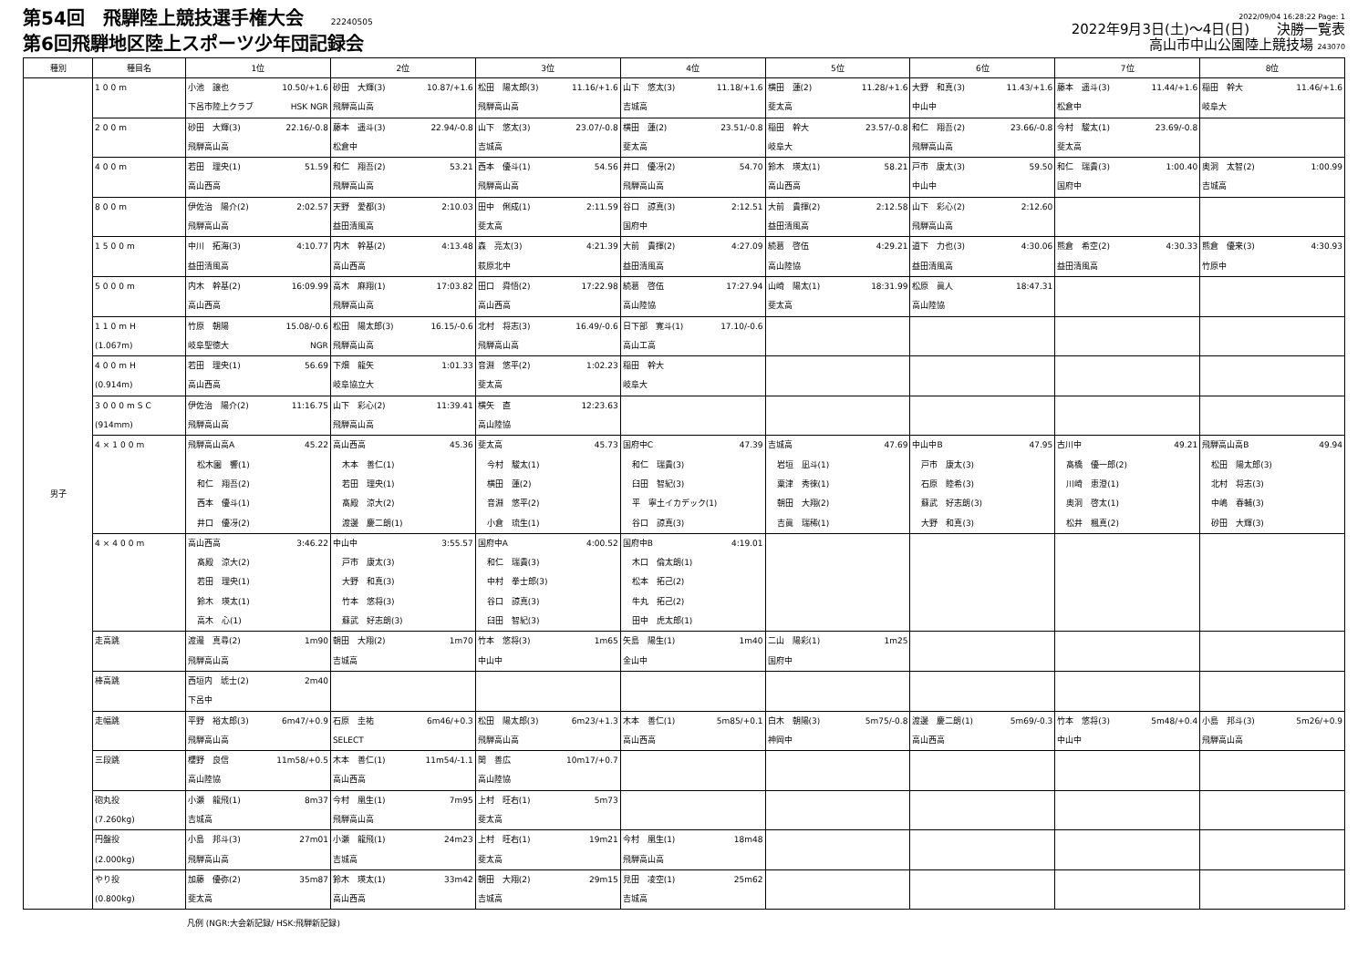第54回　飛騨陸上競技選手権大会 22240505
第6回飛騨地区陸上スポーツ少年団記録会
2022/09/04 16:28:22 Page: 1
2022年9月3日(土)～4日(日)　　決勝一覧表
高山市中山公園陸上競技場 243070
| 種別 | 種目名 | 1位 | 2位 | 3位 | 4位 | 5位 | 6位 | 7位 | 8位 |
| --- | --- | --- | --- | --- | --- | --- | --- | --- | --- |
| 男子 | 100m | 小池 譲也 10.50/+1.6 下呂市陸上クラブ HSK NGR | 砂田 大輝(3) 10.87/+1.6 飛騨高山高 | 松田 陽太郎(3) 11.16/+1.6 飛騨高山高 | 山下 悠太(3) 11.18/+1.6 吉城高 | 横田 蓮(2) 11.28/+1.6 斐太高 | 大野 和真(3) 11.43/+1.6 中山中 | 藤本 遥斗(3) 11.44/+1.6 松倉中 | 稲田 幹大 11.46/+1.6 岐阜大 |
| | 200m | 砂田 大輝(3) 22.16/-0.8 飛騨高山高 | 藤本 遥斗(3) 22.94/-0.8 松倉中 | 山下 悠太(3) 23.07/-0.8 吉城高 | 横田 蓮(2) 23.51/-0.8 斐太高 | 稲田 幹大 23.57/-0.8 岐阜大 | 和仁 翔吾(2) 23.66/-0.8 飛騨高山高 | 今村 駿太(1) 23.69/-0.8 斐太高 | |
| | 400m | 若田 理央(1) 51.59 高山西高 | 和仁 翔吾(2) 53.21 飛騨高山高 | 西本 優斗(1) 54.56 飛騨高山高 | 井口 優冴(2) 54.70 飛騨高山高 | 鈴木 瑛太(1) 58.21 高山西高 | 戸市 康太(3) 59.50 中山中 | 和仁 瑞貴(3) 1:00.40 国府中 | 奥洞 太智(2) 1:00.99 吉城高 |
| | 800m | 伊佐治 陽介(2) 2:02.57 飛騨高山高 | 天野 愛都(3) 2:10.03 益田清風高 | 田中 俐成(1) 2:11.59 斐太高 | 谷口 諒真(3) 2:12.51 国府中 | 大前 貴揮(2) 2:12.58 益田清風高 | 山下 彩心(2) 2:12.60 飛騨高山高 | | |
| | 1500m | 中川 拓海(3) 4:10.77 益田清風高 | 内木 幹基(2) 4:13.48 高山西高 | 森 亮太(3) 4:21.39 萩原北中 | 大前 貴揮(2) 4:27.09 益田清風高 | 続葛 啓伍 4:29.21 高山陸協 | 道下 力也(3) 4:30.06 益田清風高 | 熊倉 希空(2) 4:30.33 益田清風高 | 熊倉 優来(3) 4:30.93 竹原中 |
| | 5000m | 内木 幹基(2) 16:09.99 高山西高 | 高木 麻翔(1) 17:03.82 飛騨高山高 | 田口 舜悟(2) 17:22.98 高山西高 | 続葛 啓伍 17:27.94 高山陸協 | 山崎 陽太(1) 18:31.99 斐太高 | 松原 眞人 18:47.31 高山陸協 | | |
| | 110mH (1.067m) | 竹原 朝陽 15.08/-0.6 岐阜聖徳大 NGR | 松田 陽太郎(3) 16.15/-0.6 飛騨高山高 | 北村 将志(3) 16.49/-0.6 飛騨高山高 | 日下部 寛斗(1) 17.10/-0.6 高山工高 | | | | |
| | 400mH (0.914m) | 若田 理央(1) 56.69 高山西高 | 下畑 龍矢 1:01.33 岐阜協立大 | 音淵 悠平(2) 1:02.23 斐太高 | 稲田 幹大 岐阜大 | | | | |
| | 3000mSC (914mm) | 伊佐治 陽介(2) 11:16.75 飛騨高山高 | 山下 彩心(2) 11:39.41 飛騨高山高 | 横矢 直 12:23.63 高山陸協 | | | | | |
| | 4×100m | 飛騨高山高A 45.22 松木園 響(1) 和仁 翔吾(2) 西本 優斗(1) 井口 優冴(2) | 高山西高 45.36 木本 善仁(1) 若田 理央(1) 髙殿 涼大(2) 渡邊 慶二朗(1) | 斐太高 45.73 今村 駿太(1) 横田 蓮(2) 音淵 悠平(2) 小倉 琉生(1) | 国府中C 47.39 和仁 瑞貴(3) 臼田 智紀(3) 平 寧土イカデック(1) 谷口 諒真(3) | 吉城高 47.69 岩垣 凪斗(1) 粟津 秀徠(1) 朝田 大翔(2) 吉眞 瑞稀(1) | 中山中B 47.95 戸市 康太(3) 石原 睦希(3) 蘇武 好志朗(3) 大野 和真(3) | 古川中 49.21 髙橋 優一郎(2) 川崎 恵澄(1) 奥洞 啓太(1) 松井 楓真(2) | 飛騨高山高B 49.94 松田 陽太郎(3) 北村 将志(3) 中嶋 春輔(3) 砂田 大輝(3) |
| | 4×400m | 高山西高 3:46.22 髙殿 涼大(2) 若田 理央(1) 鈴木 瑛太(1) 高木 心(1) | 中山中 3:55.57 戸市 康太(3) 大野 和真(3) 竹本 悠将(3) 蘇武 好志朗(3) | 国府中A 4:00.52 和仁 瑞貴(3) 中村 拳士郎(3) 谷口 諒真(3) 臼田 智紀(3) | 国府中B 4:19.01 木口 倫太朗(1) 松本 拓己(2) 牛丸 拓己(2) 田中 虎太郎(1) | | | | |
| | 走高跳 | 渡邉 真尋(2) 1m90 飛騨高山高 | 朝田 大翔(2) 1m70 吉城高 | 竹本 悠将(3) 1m65 中山中 | 矢島 陽生(1) 1m40 金山中 | 二山 陽彩(1) 1m25 国府中 | | | |
| | 棒高跳 | 西垣内 琥士(2) 2m40 下呂中 | | | | | | | |
| | 走幅跳 | 平野 裕太郎(3) 6m47/+0.9 飛騨高山高 | 石原 圭祐 6m46/+0.3 SELECT | 松田 陽太郎(3) 6m23/+1.3 飛騨高山高 | 木本 善仁(1) 5m85/+0.1 高山西高 | 白木 朝陽(3) 5m75/-0.8 神岡中 | 渡邊 慶二朗(1) 5m69/-0.3 高山西高 | 竹本 悠将(3) 5m48/+0.4 中山中 | 小島 邦斗(3) 5m26/+0.9 飛騨高山高 |
| | 三段跳 | 櫻野 良信 11m58/+0.5 高山陸協 | 木本 善仁(1) 11m54/-1.1 高山西高 | 関 善広 10m17/+0.7 高山陸協 | | | | | |
| | 砲丸投 (7.260kg) | 小瀬 龍飛(1) 8m37 吉城高 | 今村 凰生(1) 7m95 飛騨高山高 | 上村 旺右(1) 5m73 斐太高 | | | | | |
| | 円盤投 (2.000kg) | 小島 邦斗(3) 27m01 飛騨高山高 | 小瀬 龍飛(1) 24m23 吉城高 | 上村 旺右(1) 19m21 斐太高 | 今村 凰生(1) 18m48 飛騨高山高 | | | | |
| | やり投 (0.800kg) | 加藤 優弥(2) 35m87 斐太高 | 鈴木 瑛太(1) 33m42 高山西高 | 朝田 大翔(2) 29m15 吉城高 | 見田 凌空(1) 25m62 吉城高 | | | | |
凡例 (NGR:大会新記録/ HSK:飛騨新記録)